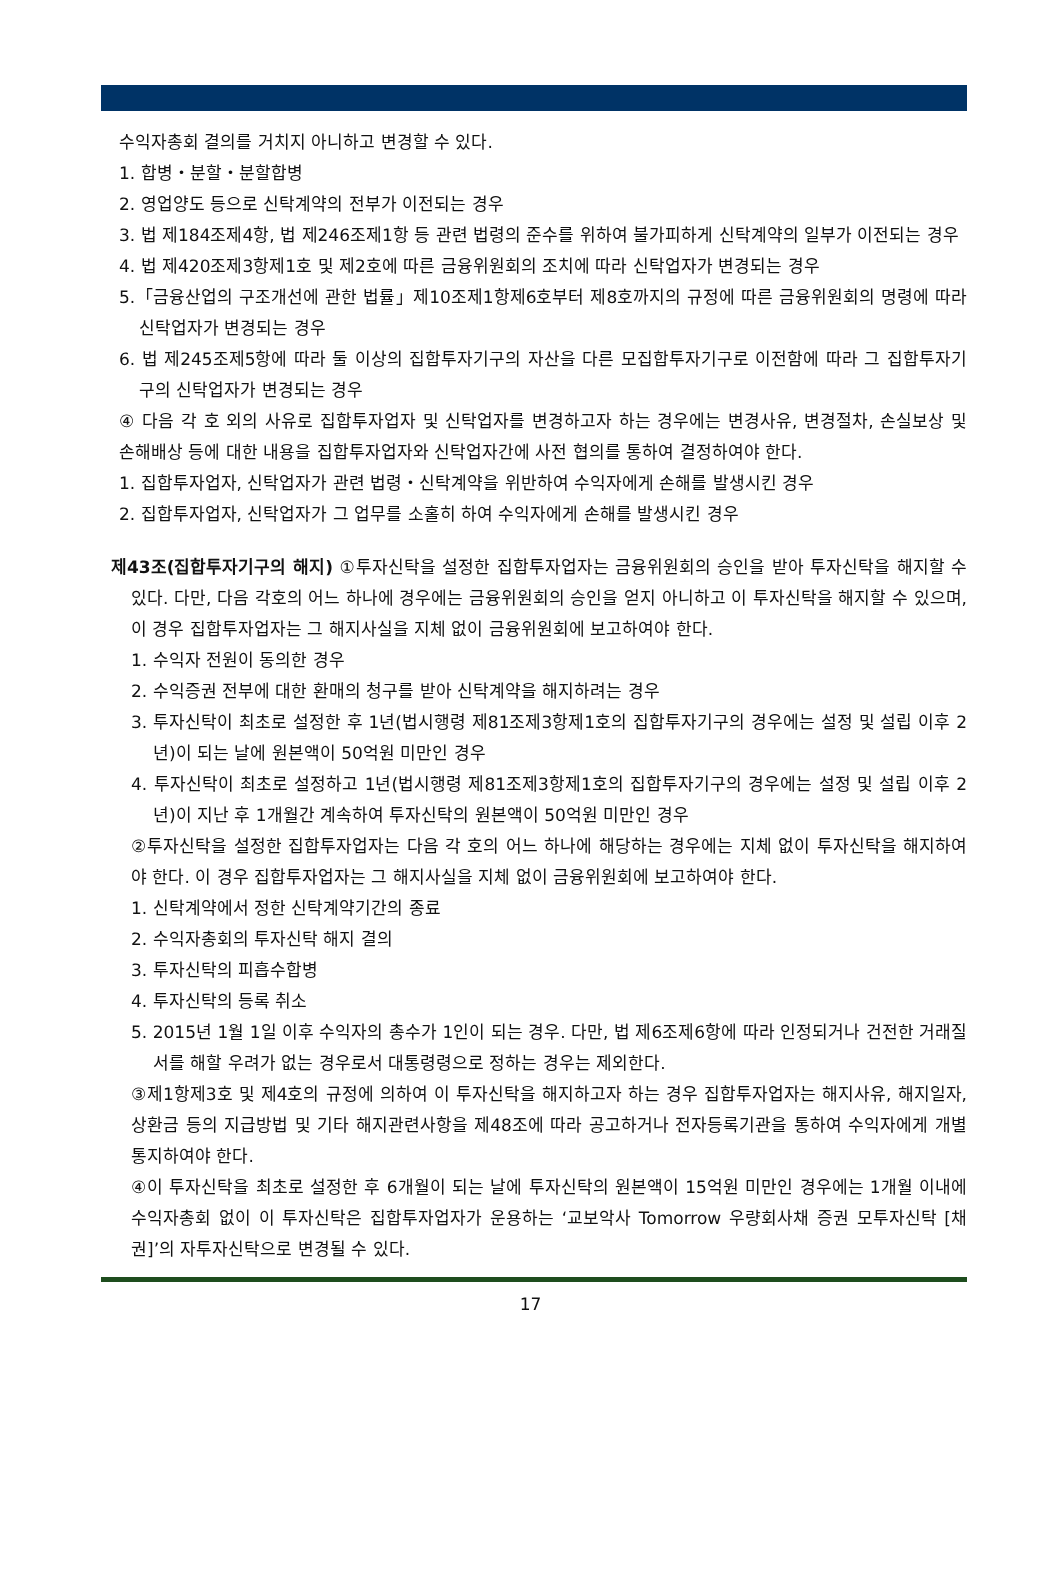수익자총회 결의를 거치지 아니하고 변경할 수 있다.
1. 합병・분할・분할합병
2. 영업양도 등으로 신탁계약의 전부가 이전되는 경우
3. 법 제184조제4항, 법 제246조제1항 등 관련 법령의 준수를 위하여 불가피하게 신탁계약의 일부가 이전되는 경우
4. 법 제420조제3항제1호 및 제2호에 따른 금융위원회의 조치에 따라 신탁업자가 변경되는 경우
5.「금융산업의 구조개선에 관한 법률」제10조제1항제6호부터 제8호까지의 규정에 따른 금융위원회의 명령에 따라 신탁업자가 변경되는 경우
6. 법 제245조제5항에 따라 둘 이상의 집합투자기구의 자산을 다른 모집합투자기구로 이전함에 따라 그 집합투자기구의 신탁업자가 변경되는 경우
④ 다음 각 호 외의 사유로 집합투자업자 및 신탁업자를 변경하고자 하는 경우에는 변경사유, 변경절차, 손실보상 및 손해배상 등에 대한 내용을 집합투자업자와 신탁업자간에 사전 협의를 통하여 결정하여야 한다.
1. 집합투자업자, 신탁업자가 관련 법령・신탁계약을 위반하여 수익자에게 손해를 발생시킨 경우
2. 집합투자업자, 신탁업자가 그 업무를 소홀히 하여 수익자에게 손해를 발생시킨 경우
제43조(집합투자기구의 해지) ①투자신탁을 설정한 집합투자업자는 금융위원회의 승인을 받아 투자신탁을 해지할 수 있다. 다만, 다음 각호의 어느 하나에 경우에는 금융위원회의 승인을 얻지 아니하고 이 투자신탁을 해지할 수 있으며, 이 경우 집합투자업자는 그 해지사실을 지체 없이 금융위원회에 보고하여야 한다.
1. 수익자 전원이 동의한 경우
2. 수익증권 전부에 대한 환매의 청구를 받아 신탁계약을 해지하려는 경우
3. 투자신탁이 최초로 설정한 후 1년(법시행령 제81조제3항제1호의 집합투자기구의 경우에는 설정 및 설립 이후 2년)이 되는 날에 원본액이 50억원 미만인 경우
4. 투자신탁이 최초로 설정하고 1년(법시행령 제81조제3항제1호의 집합투자기구의 경우에는 설정 및 설립 이후 2년)이 지난 후 1개월간 계속하여 투자신탁의 원본액이 50억원 미만인 경우
②투자신탁을 설정한 집합투자업자는 다음 각 호의 어느 하나에 해당하는 경우에는 지체 없이 투자신탁을 해지하여야 한다. 이 경우 집합투자업자는 그 해지사실을 지체 없이 금융위원회에 보고하여야 한다.
1. 신탁계약에서 정한 신탁계약기간의 종료
2. 수익자총회의 투자신탁 해지 결의
3. 투자신탁의 피흡수합병
4. 투자신탁의 등록 취소
5. 2015년 1월 1일 이후 수익자의 총수가 1인이 되는 경우. 다만, 법 제6조제6항에 따라 인정되거나 건전한 거래질서를 해할 우려가 없는 경우로서 대통령령으로 정하는 경우는 제외한다.
③제1항제3호 및 제4호의 규정에 의하여 이 투자신탁을 해지하고자 하는 경우 집합투자업자는 해지사유, 해지일자, 상환금 등의 지급방법 및 기타 해지관련사항을 제48조에 따라 공고하거나 전자등록기관을 통하여 수익자에게 개별통지하여야 한다.
④이 투자신탁을 최초로 설정한 후 6개월이 되는 날에 투자신탁의 원본액이 15억원 미만인 경우에는 1개월 이내에 수익자총회 없이 이 투자신탁은 집합투자업자가 운용하는 ‘교보악사 Tomorrow 우량회사채 증권 모투자신탁 [채권]’의 자투자신탁으로 변경될 수 있다.
17